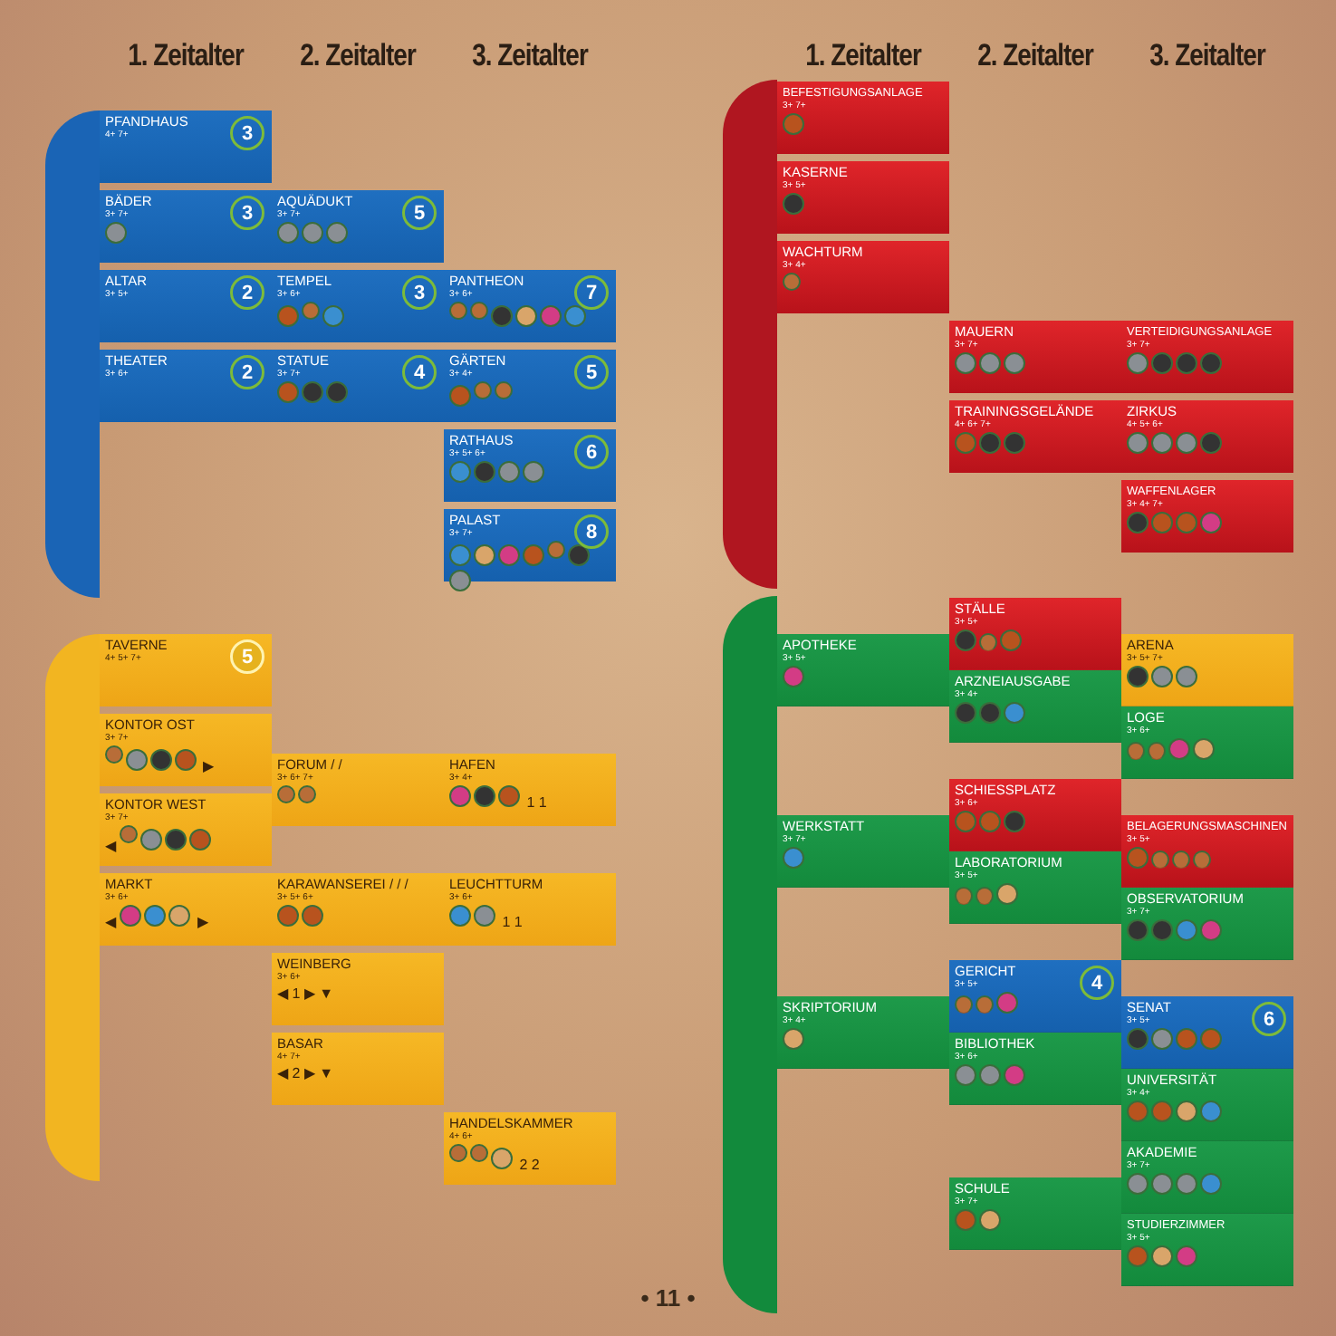1. Zeitalter
2. Zeitalter
3. Zeitalter
PFANDHAUS
4+ 7+
3
BÄDER
3+ 7+
3
AQUÄDUKT
3+ 7+
5
ALTAR
3+ 5+
2
TEMPEL
3+ 6+
3
PANTHEON
3+ 6+
7
THEATER
3+ 6+
2
STATUE
3+ 7+
4
GÄRTEN
3+ 4+
5
RATHAUS
3+ 5+ 6+
6
PALAST
3+ 7+
8
TAVERNE
4+ 5+ 7+
5
KONTOR OST
3+ 7+
▶
FORUM / /
3+ 6+ 7+
HAFEN
3+ 4+
1 1
KONTOR WEST
3+ 7+
◀
MARKT
3+ 6+
◀ ▶
KARAWANSEREI / / /
3+ 5+ 6+
LEUCHTTURM
3+ 6+
1 1
WEINBERG
3+ 6+
◀ 1 ▶ ▼
BASAR
4+ 7+
◀ 2 ▶ ▼
HANDELSKAMMER
4+ 6+
2 2
1. Zeitalter
2. Zeitalter
3. Zeitalter
BEFESTIGUNGSANLAGE
3+ 7+
KASERNE
3+ 5+
WACHTURM
3+ 4+
MAUERN
3+ 7+
VERTEIDIGUNGSANLAGE
3+ 7+
TRAININGSGELÄNDE
4+ 6+ 7+
ZIRKUS
4+ 5+ 6+
WAFFENLAGER
3+ 4+ 7+
STÄLLE
3+ 5+
ARENA
3+ 5+ 7+
APOTHEKE
3+ 5+
ARZNEIAUSGABE
3+ 4+
LOGE
3+ 6+
SCHIESSPLATZ
3+ 6+
WERKSTATT
3+ 7+
BELAGERUNGSMASCHINEN
3+ 5+
LABORATORIUM
3+ 5+
OBSERVATORIUM
3+ 7+
GERICHT
3+ 5+
4
SKRIPTORIUM
3+ 4+
SENAT
3+ 5+
6
BIBLIOTHEK
3+ 6+
UNIVERSITÄT
3+ 4+
AKADEMIE
3+ 7+
SCHULE
3+ 7+
STUDIERZIMMER
3+ 5+
• 11 •